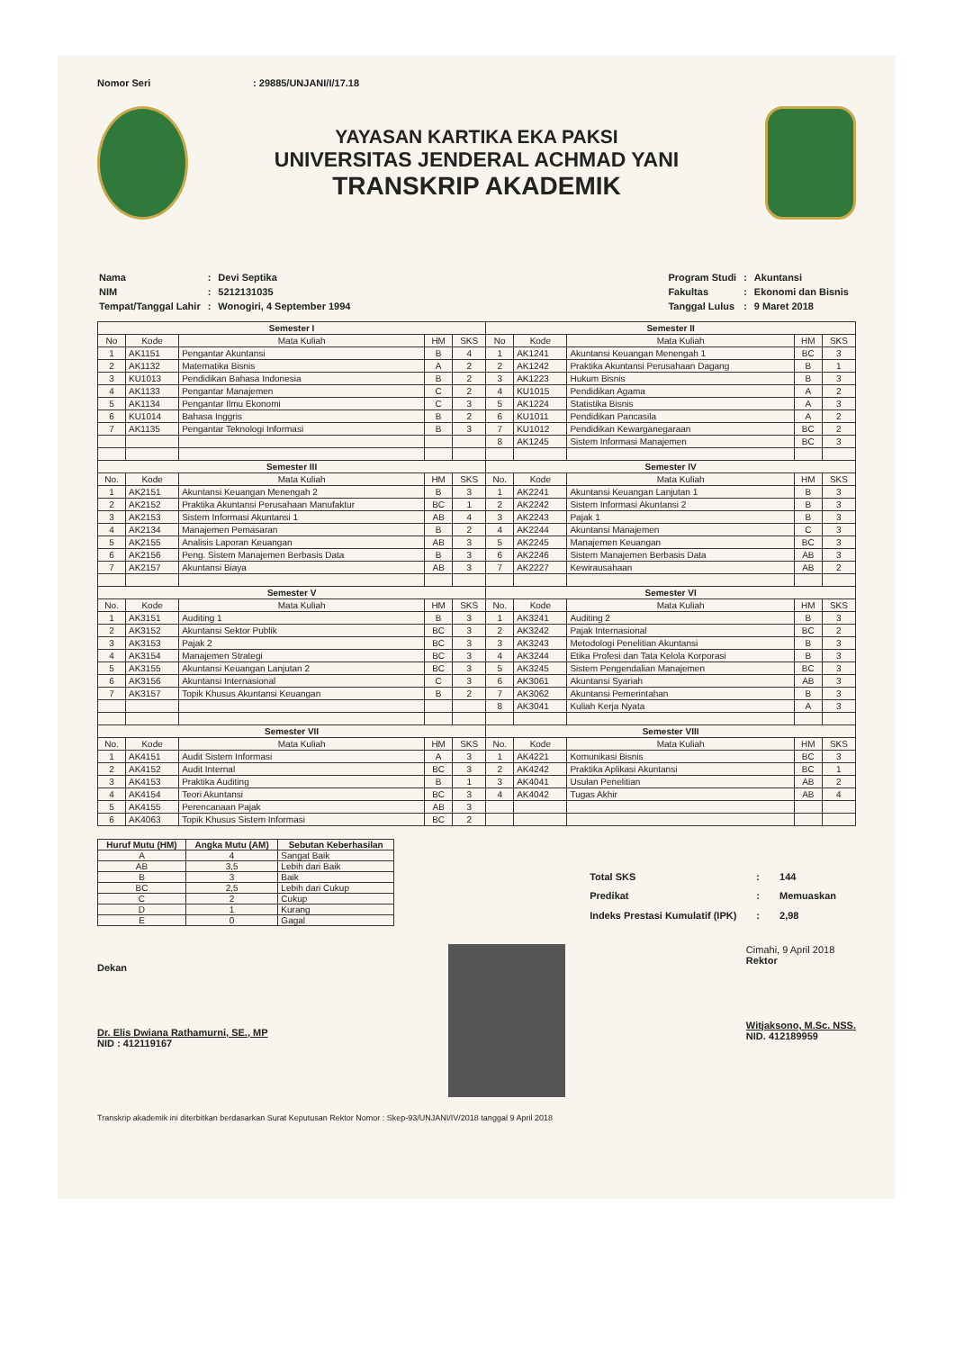Nomor Seri : 29885/UNJANI/I/17.18
YAYASAN KARTIKA EKA PAKSI
UNIVERSITAS JENDERAL ACHMAD YANI
TRANSKRIP AKADEMIK
| Nama | : | Devi Septika |
| NIM | : | 5212131035 |
| Tempat/Tanggal Lahir | : | Wonogiri, 4 September 1994 |
| Program Studi | : | Akuntansi |
| Fakultas | : | Ekonomi dan Bisnis |
| Tanggal Lulus | : | 9 Maret 2018 |
| Semester I | | | | | Semester II | | | | |
| --- | --- | --- | --- | --- | --- | --- | --- | --- | --- |
| No | Kode | Mata Kuliah | HM | SKS | No | Kode | Mata Kuliah | HM | SKS |
| 1 | AK1151 | Pengantar Akuntansi | B | 4 | 1 | AK1241 | Akuntansi Keuangan Menengah 1 | BC | 3 |
| 2 | AK1132 | Matematika Bisnis | A | 2 | 2 | AK1242 | Praktika Akuntansi Perusahaan Dagang | B | 1 |
| 3 | KU1013 | Pendidikan Bahasa Indonesia | B | 2 | 3 | AK1223 | Hukum Bisnis | B | 3 |
| 4 | AK1133 | Pengantar Manajemen | C | 2 | 4 | KU1015 | Pendidikan Agama | A | 2 |
| 5 | AK1134 | Pengantar Ilmu Ekonomi | C | 3 | 5 | AK1224 | Statistika Bisnis | A | 3 |
| 6 | KU1014 | Bahasa Inggris | B | 2 | 6 | KU1011 | Pendidikan Pancasila | A | 2 |
| 7 | AK1135 | Pengantar Teknologi Informasi | B | 3 | 7 | KU1012 | Pendidikan Kewarganegaraan | BC | 2 |
| | | | | | 8 | AK1245 | Sistem Informasi Manajemen | BC | 3 |
| Semester III | | | | | Semester IV | | | | |
| No. | Kode | Mata Kuliah | HM | SKS | No. | Kode | Mata Kuliah | HM | SKS |
| 1 | AK2151 | Akuntansi Keuangan Menengah 2 | B | 3 | 1 | AK2241 | Akuntansi Keuangan Lanjutan 1 | B | 3 |
| 2 | AK2152 | Praktika Akuntansi Perusahaan Manufaktur | BC | 1 | 2 | AK2242 | Sistem Informasi Akuntansi 2 | B | 3 |
| 3 | AK2153 | Sistem Informasi Akuntansi 1 | AB | 4 | 3 | AK2243 | Pajak 1 | B | 3 |
| 4 | AK2134 | Manajemen Pemasaran | B | 2 | 4 | AK2244 | Akuntansi Manajemen | C | 3 |
| 5 | AK2155 | Analisis Laporan Keuangan | AB | 3 | 5 | AK2245 | Manajemen Keuangan | BC | 3 |
| 6 | AK2156 | Peng. Sistem Manajemen Berbasis Data | B | 3 | 6 | AK2246 | Sistem Manajemen Berbasis Data | AB | 3 |
| 7 | AK2157 | Akuntansi Biaya | AB | 3 | 7 | AK2227 | Kewirausahaan | AB | 2 |
| Semester V | | | | | Semester VI | | | | |
| No. | Kode | Mata Kuliah | HM | SKS | No. | Kode | Mata Kuliah | HM | SKS |
| 1 | AK3151 | Auditing 1 | B | 3 | 1 | AK3241 | Auditing 2 | B | 3 |
| 2 | AK3152 | Akuntansi Sektor Publik | BC | 3 | 2 | AK3242 | Pajak Internasional | BC | 2 |
| 3 | AK3153 | Pajak 2 | BC | 3 | 3 | AK3243 | Metodologi Penelitian Akuntansi | B | 3 |
| 4 | AK3154 | Manajemen Strategi | BC | 3 | 4 | AK3244 | Etika Profesi dan Tata Kelola Korporasi | B | 3 |
| 5 | AK3155 | Akuntansi Keuangan Lanjutan 2 | BC | 3 | 5 | AK3245 | Sistem Pengendalian Manajemen | BC | 3 |
| 6 | AK3156 | Akuntansi Internasional | C | 3 | 6 | AK3061 | Akuntansi Syariah | AB | 3 |
| 7 | AK3157 | Topik Khusus Akuntansi Keuangan | B | 2 | 7 | AK3062 | Akuntansi Pemerintahan | B | 3 |
| | | | | | 8 | AK3041 | Kuliah Kerja Nyata | A | 3 |
| Semester VII | | | | | Semester VIII | | | | |
| No. | Kode | Mata Kuliah | HM | SKS | No. | Kode | Mata Kuliah | HM | SKS |
| 1 | AK4151 | Audit Sistem Informasi | A | 3 | 1 | AK4221 | Komunikasi Bisnis | BC | 3 |
| 2 | AK4152 | Audit Internal | BC | 3 | 2 | AK4242 | Praktika Aplikasi Akuntansi | BC | 1 |
| 3 | AK4153 | Praktika Auditing | B | 1 | 3 | AK4041 | Usulan Penelitian | AB | 2 |
| 4 | AK4154 | Teori Akuntansi | BC | 3 | 4 | AK4042 | Tugas Akhir | AB | 4 |
| 5 | AK4155 | Perencanaan Pajak | AB | 3 | | | | | |
| 6 | AK4063 | Topik Khusus Sistem Informasi | BC | 2 | | | | | |
| Huruf Mutu (HM) | Angka Mutu (AM) | Sebutan Keberhasilan |
| --- | --- | --- |
| A | 4 | Sangat Baik |
| AB | 3,5 | Lebih dari Baik |
| B | 3 | Baik |
| BC | 2,5 | Lebih dari Cukup |
| C | 2 | Cukup |
| D | 1 | Kurang |
| E | 0 | Gagal |
| Total SKS | : | 144 |
| Predikat | : | Memuaskan |
| Indeks Prestasi Kumulatif (IPK) | : | 2,98 |
Dekan
Dr. Elis Dwiana Rathamurni, SE., MP
NID : 412119167
Cimahi, 9 April 2018
Rektor
Witjaksono, M.Sc. NSS.
NID. 412189959
Transkrip akademik ini diterbitkan berdasarkan Surat Keputusan Rektor Nomor : Skep-93/UNJANI/IV/2018 tanggal 9 April 2018